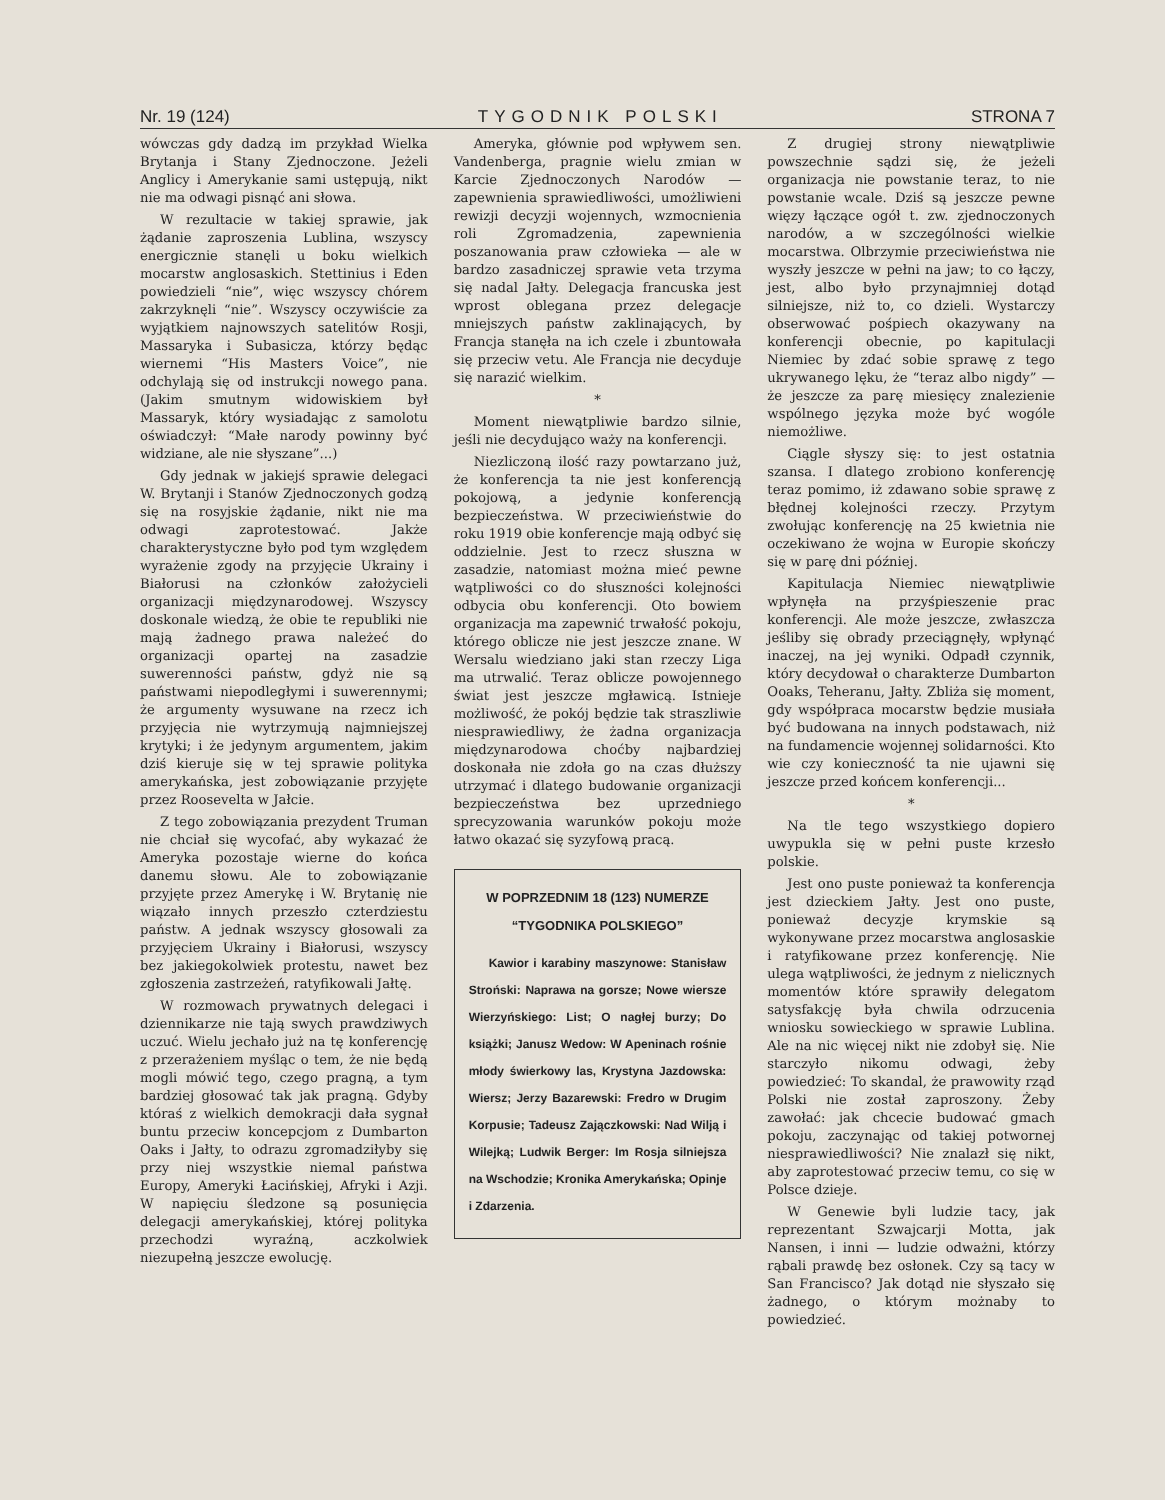Nr. 19 (124) TYGODNIK POLSKI STRONA 7
wówczas gdy dadzą im przykład Wielka Brytanja i Stany Zjednoczone. Jeżeli Anglicy i Amerykanie sami ustępują, nikt nie ma odwagi pisnąć ani słowa.
W rezultacie w takiej sprawie, jak żądanie zaproszenia Lublina, wszyscy energicznie stanęli u boku wielkich mocarstw anglosaskich. Stettinius i Eden powiedzieli “nie”, więc wszyscy chórem zakrzyknęli “nie”. Wszyscy oczywiście za wyjątkiem najnowszych satelitów Rosji, Massaryka i Subasicza, którzy będąc wiernemi “His Masters Voice”, nie odchylają się od instrukcji nowego pana. (Jakim smutnym widowiskiem był Massaryk, który wysiadając z samolotu oświadczył: “Małe narody powinny być widziane, ale nie słyszane”...)
Gdy jednak w jakiejś sprawie delegaci W. Brytanji i Stanów Zjednoczonych godzą się na rosyjskie żądanie, nikt nie ma odwagi zaprotestować. Jakże charakterystyczne było pod tym względem wyrażenie zgody na przyjęcie Ukrainy i Białorusi na członków założycieli organizacji międzynarodowej. Wszyscy doskonale wiedzą, że obie te republiki nie mają żadnego prawa należeć do organizacji opartej na zasadzie suwerenności państw, gdyż nie są państwami niepodległymi i suwerennymi; że argumenty wysuwane na rzecz ich przyjęcia nie wytrzymują najmniejszej krytyki; i że jedynym argumentem, jakim dziś kieruje się w tej sprawie polityka amerykańska, jest zobowiązanie przyjęte przez Roosevelta w Jałcie.
Z tego zobowiązania prezydent Truman nie chciał się wycofać, aby wykazać że Ameryka pozostaje wierne do końca danemu słowu. Ale to zobowiązanie przyjęte przez Amerykę i W. Brytanię nie wiązało innych przeszło czterdziestu państw. A jednak wszyscy głosowali za przyjęciem Ukrainy i Białorusi, wszyscy bez jakiegokolwiek protestu, nawet bez zgłoszenia zastrzeżeń, ratyfikowali Jałtę.
W rozmowach prywatnych delegaci i dziennikarze nie tają swych prawdziwych uczuć. Wielu jechało już na tę konferencję z przerażeniem myśląc o tem, że nie będą mogli mówić tego, czego pragną, a tym bardziej głosować tak jak pragną. Gdyby któraś z wielkich demokracji dała sygnał buntu przeciw koncepcjom z Dumbarton Oaks i Jałty, to odrazu zgromadziłyby się przy niej wszystkie niemal państwa Europy, Ameryki Łacińskiej, Afryki i Azji. W napięciu śledzone są posunięcia delegacji amerykańskiej, której polityka przechodzi wyraźną, aczkolwiek niezupełną jeszcze ewolucję.
Ameryka, głównie pod wpływem sen. Vandenberga, pragnie wielu zmian w Karcie Zjednoczonych Narodów — zapewnienia sprawiedliwości, umożliwieni rewizji decyzji wojennych, wzmocnienia roli Zgromadzenia, zapewnienia poszanowania praw człowieka — ale w bardzo zasadniczej sprawie veta trzyma się nadal Jałty. Delegacja francuska jest wprost oblegana przez delegacje mniejszych państw zaklinających, by Francja stanęła na ich czele i zbuntowała się przeciw vetu. Ale Francja nie decyduje się narazić wielkim.
*
Moment niewątpliwie bardzo silnie, jeśli nie decydująco waży na konferencji.
Niezliczoną ilość razy powtarzano już, że konferencja ta nie jest konferencją pokojową, a jedynie konferencją bezpieczeństwa. W przeciwieństwie do roku 1919 obie konferencje mają odbyć się oddzielnie. Jest to rzecz słuszna w zasadzie, natomiast można mieć pewne wątpliwości co do słuszności kolejności odbycia obu konferencji. Oto bowiem organizacja ma zapewnić trwałość pokoju, którego oblicze nie jest jeszcze znane. W Wersalu wiedziano jaki stan rzeczy Liga ma utrwalić. Teraz oblicze powojennego świat jest jeszcze mgławicą. Istnieje możliwość, że pokój będzie tak straszliwie niesprawiedliwy, że żadna organizacja międzynarodowa choćby najbardziej doskonała nie zdoła go na czas dłuższy utrzymać i dlatego budowanie organizacji bezpieczeństwa bez uprzedniego sprecyzowania warunków pokoju może łatwo okazać się syzyfową pracą.
W POPRZEDNIM 18 (123) NUMERZE “TYGODNIKA POLSKIEGO”
Kawior i karabiny maszynowe: Stanisław Stroński: Naprawa na gorsze; Nowe wiersze Wierzyńskiego: List; O nagłej burzy; Do książki; Janusz Wedow: W Apeninach rośnie młody świerkowy las, Krystyna Jazdowska: Wiersz; Jerzy Bazarewski: Fredro w Drugim Korpusie; Tadeusz Zajączkowski: Nad Wilją i Wilejką; Ludwik Berger: Im Rosja silniejsza na Wschodzie; Kronika Amerykańska; Opinje i Zdarzenia.
Z drugiej strony niewątpliwie powszechnie sądzi się, że jeżeli organizacja nie powstanie teraz, to nie powstanie wcale. Dziś są jeszcze pewne więzy łączące ogół t. zw. zjednoczonych narodów, a w szczególności wielkie mocarstwa. Olbrzymie przeciwieństwa nie wyszły jeszcze w pełni na jaw; to co łączy, jest, albo było przynajmniej dotąd silniejsze, niż to, co dzieli. Wystarczy obserwować pośpiech okazywany na konferencji obecnie, po kapitulacji Niemiec by zdać sobie sprawę z tego ukrywanego lęku, że “teraz albo nigdy” — że jeszcze za parę miesięcy znalezienie wspólnego języka może być wogóle niemożliwe.
Ciągle słyszy się: to jest ostatnia szansa. I dlatego zrobiono konferencję teraz pomimo, iż zdawano sobie sprawę z błędnej kolejności rzeczy. Przytym zwołując konferencję na 25 kwietnia nie oczekiwano że wojna w Europie skończy się w parę dni później.
Kapitulacja Niemiec niewątpliwie wpłynęła na przyśpieszenie prac konferencji. Ale może jeszcze, zwłaszcza jeśliby się obrady przeciągnęły, wpłynąć inaczej, na jej wyniki. Odpadł czynnik, który decydował o charakterze Dumbarton Ooaks, Teheranu, Jałty. Zbliża się moment, gdy współpraca mocarstw będzie musiała być budowana na innych podstawach, niż na fundamencie wojennej solidarności. Kto wie czy konieczność ta nie ujawni się jeszcze przed końcem konferencji...
*
Na tle tego wszystkiego dopiero uwypukla się w pełni puste krzesło polskie.
Jest ono puste ponieważ ta konferencja jest dzieckiem Jałty. Jest ono puste, ponieważ decyzje krymskie są wykonywane przez mocarstwa anglosaskie i ratyfikowane przez konferencję. Nie ulega wątpliwości, że jednym z nielicznych momentów które sprawiły delegatom satysfakcję była chwila odrzucenia wniosku sowieckiego w sprawie Lublina. Ale na nic więcej nikt nie zdobył się. Nie starczyło nikomu odwagi, żeby powiedzieć: To skandal, że prawowity rząd Polski nie został zaproszony. Żeby zawołać: jak chcecie budować gmach pokoju, zaczynając od takiej potwornej niesprawiedliwości? Nie znalazł się nikt, aby zaprotestować przeciw temu, co się w Polsce dzieje.
W Genewie byli ludzie tacy, jak reprezentant Szwajcarji Motta, jak Nansen, i inni — ludzie odważni, którzy rąbali prawdę bez osłonek. Czy są tacy w San Francisco? Jak dotąd nie słyszało się żadnego, o którym możnaby to powiedzieć.